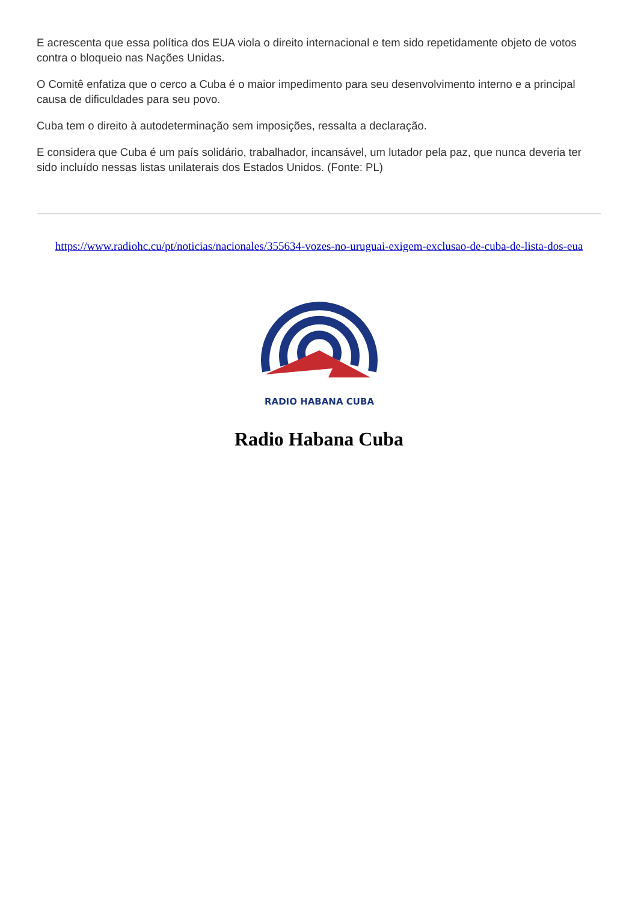E acrescenta que essa política dos EUA viola o direito internacional e tem sido repetidamente objeto de votos contra o bloqueio nas Nações Unidas.
O Comitê enfatiza que o cerco a Cuba é o maior impedimento para seu desenvolvimento interno e a principal causa de dificuldades para seu povo.
Cuba tem o direito à autodeterminação sem imposições, ressalta a declaração.
E considera que Cuba é um país solidário, trabalhador, incansável, um lutador pela paz, que nunca deveria ter sido incluído nessas listas unilaterais dos Estados Unidos. (Fonte: PL)
https://www.radiohc.cu/pt/noticias/nacionales/355634-vozes-no-uruguai-exigem-exclusao-de-cuba-de-lista-dos-eua
RADIO HABANA CUBA
Radio Habana Cuba